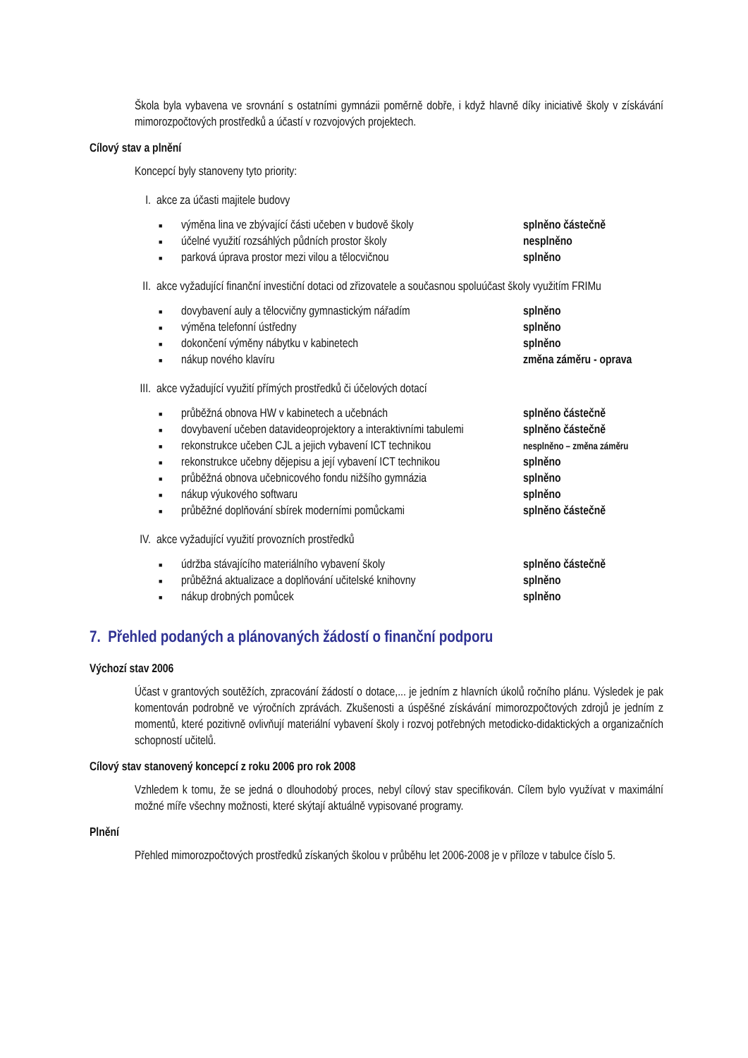Škola byla vybavena ve srovnání s ostatními gymnázii poměrně dobře, i když hlavně díky iniciativě školy v získávání mimorozpočtových prostředků a účastí v rozvojových projektech.
Cílový stav a plnění
Koncepcí byly stanoveny tyto priority:
I. akce za účasti majitele budovy
■ výměna lina ve zbývající části učeben v budově školy splněno částečně
■ účelné využití rozsáhlých půdních prostor školy nesplněno
■ parková úprava prostor mezi vilou a tělocvičnou splněno
II. akce vyžadující finanční investiční dotaci od zřizovatele a současnou spoluúčast školy využitím FRIMu
■ dovybavení auly a tělocvičny gymnastickým nářadím splněno
■ výměna telefonní ústředny splněno
■ dokončení výměny nábytku v kabinetech splněno
■ nákup nového klavíru změna záměru - oprava
III. akce vyžadující využití přímých prostředků či účelových dotací
■ průběžná obnova HW v kabinetech a učebnách splněno částečně
■ dovybavení učeben datavideoprojektory a interaktivními tabulemi splněno částečně
■ rekonstrukce učeben CJL a jejich vybavení ICT technikou nesplněno – změna záměru
■ rekonstrukce učebny dějepisu a její vybavení ICT technikou splněno
■ průběžná obnova učebnicového fondu nižšího gymnázia splněno
■ nákup výukového softwaru splněno
■ průběžné doplňování sbírek moderními pomůckami splněno částečně
IV. akce vyžadující využití provozních prostředků
■ údržba stávajícího materiálního vybavení školy splněno částečně
■ průběžná aktualizace a doplňování učitelské knihovny splněno
■ nákup drobných pomůcek splněno
7. Přehled podaných a plánovaných žádostí o finanční podporu
Výchozí stav 2006
Účast v grantových soutěžích, zpracování žádostí o dotace,... je jedním z hlavních úkolů ročního plánu. Výsledek je pak komentován podrobně ve výročních zprávách. Zkušenosti a úspěšné získávání mimorozpočtových zdrojů je jedním z momentů, které pozitivně ovlivňují materiální vybavení školy i rozvoj potřebných metodicko-didaktických a organizačních schopností učitelů.
Cílový stav stanovený koncepcí z roku 2006 pro rok 2008
Vzhledem k tomu, že se jedná o dlouhodobý proces, nebyl cílový stav specifikován. Cílem bylo využívat v maximální možné míře všechny možnosti, které skýtají aktuálně vypisované programy.
Plnění
Přehled mimorozpočtových prostředků získaných školou v průběhu let 2006-2008 je v příloze v tabulce číslo 5.